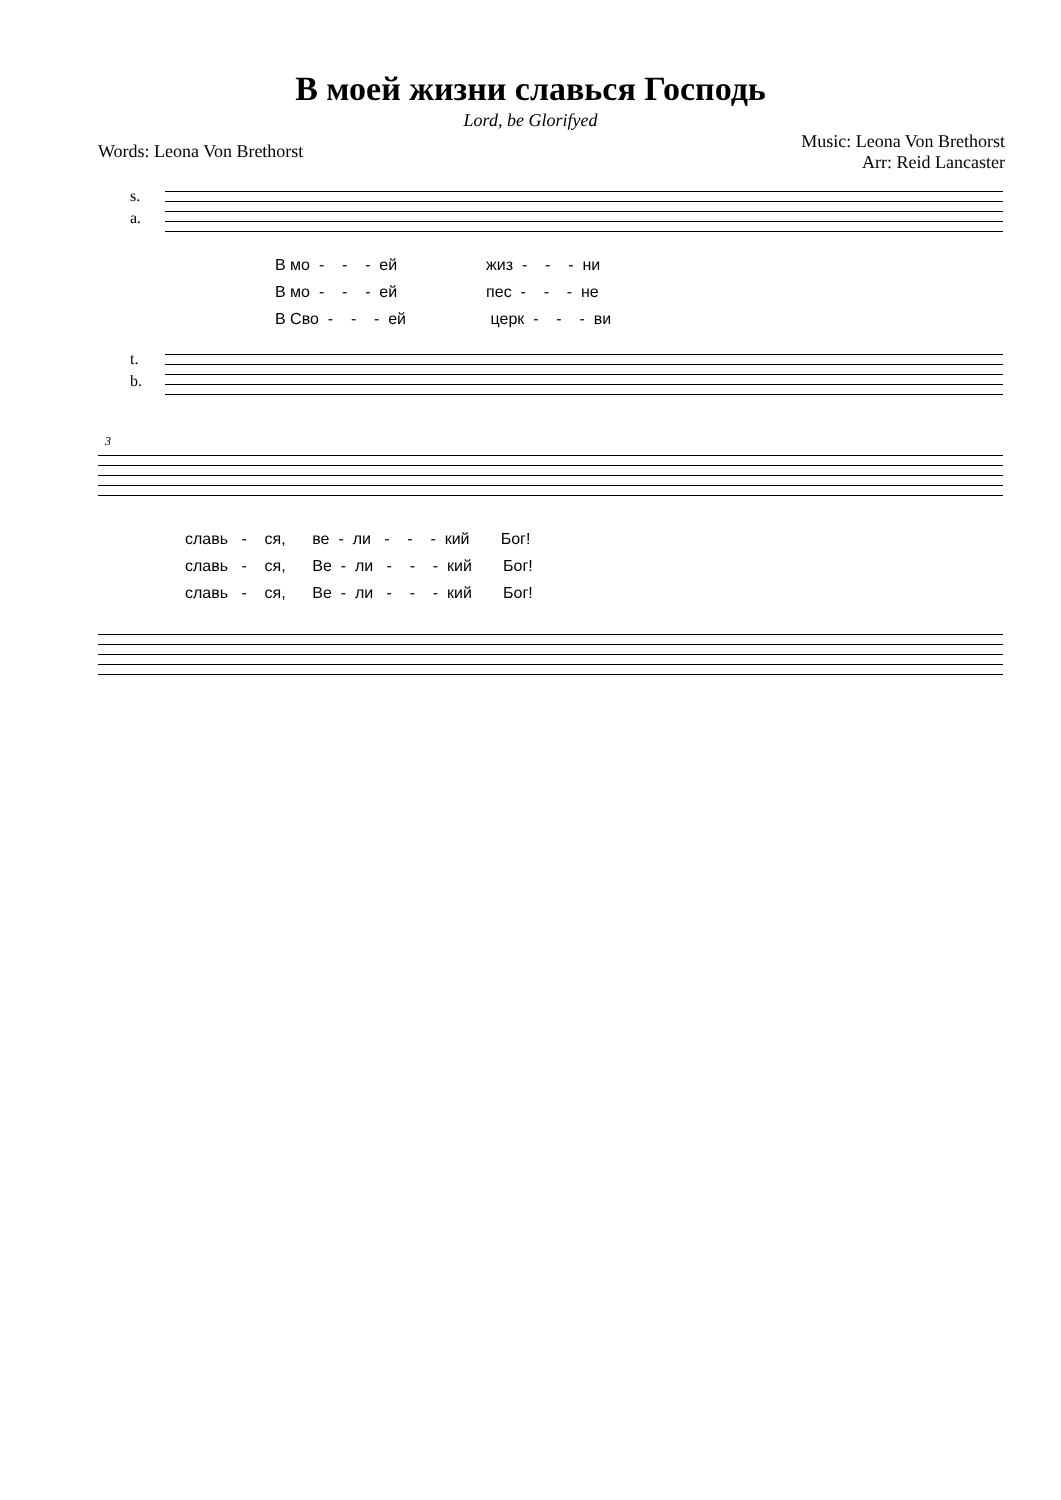В моей жизни славься Господь
Lord, be Glorifyed
Words: Leona Von Brethorst
Music: Leona Von Brethorst
Arr: Reid Lancaster
s.
a.
В мо - - - ей жиз - - - ни В мо - - - ей пес - - - не В Сво - - - ей церк - - - ви
t.
b.
3
славь - ся, ве - ли - - - кий Бог! славь - ся, Ве - ли - - - кий Бог! славь - ся, Ве - ли - - - кий Бог!